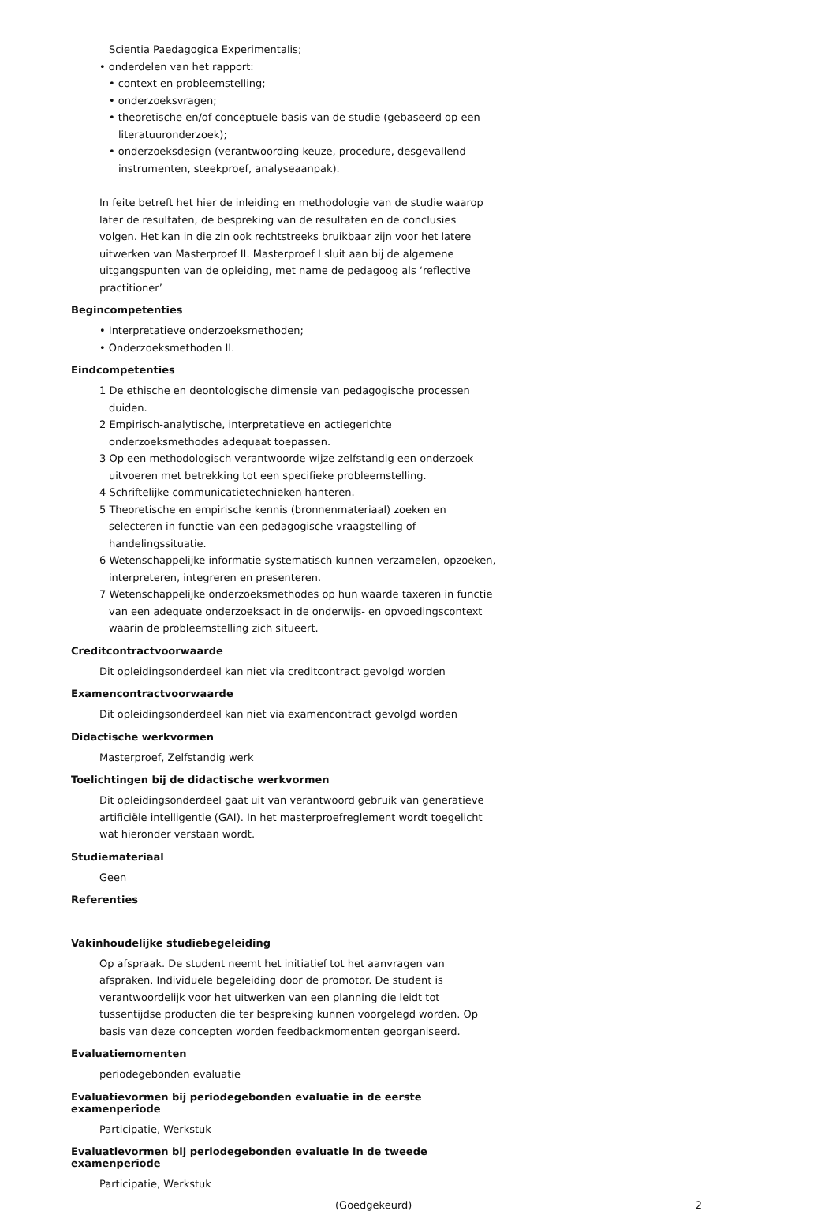Scientia Paedagogica Experimentalis;
• onderdelen van het rapport:
• context en probleemstelling;
• onderzoeksvragen;
• theoretische en/of conceptuele basis van de studie (gebaseerd op een literatuuronderzoek);
• onderzoeksdesign (verantwoording keuze, procedure, desgevallend instrumenten, steekproef, analyseaanpak).
In feite betreft het hier de inleiding en methodologie van de studie waarop later de resultaten, de bespreking van de resultaten en de conclusies volgen. Het kan in die zin ook rechtstreeks bruikbaar zijn voor het latere uitwerken van Masterproef II. Masterproef I sluit aan bij de algemene uitgangspunten van de opleiding, met name de pedagoog als ‘reflective practitioner’
Begincompetenties
• Interpretatieve onderzoeksmethoden;
• Onderzoeksmethoden II.
Eindcompetenties
1 De ethische en deontologische dimensie van pedagogische processen duiden.
2 Empirisch-analytische, interpretatieve en actiegerichte onderzoeksmethodes adequaat toepassen.
3 Op een methodologisch verantwoorde wijze zelfstandig een onderzoek uitvoeren met betrekking tot een specifieke probleemstelling.
4 Schriftelijke communicatietechnieken hanteren.
5 Theoretische en empirische kennis (bronnenmateriaal) zoeken en selecteren in functie van een pedagogische vraagstelling of handelingssituatie.
6 Wetenschappelijke informatie systematisch kunnen verzamelen, opzoeken, interpreteren, integreren en presenteren.
7 Wetenschappelijke onderzoeksmethodes op hun waarde taxeren in functie van een adequate onderzoeksact in de onderwijs- en opvoedingscontext waarin de probleemstelling zich situeert.
Creditcontractvoorwaarde
Dit opleidingsonderdeel kan niet via creditcontract gevolgd worden
Examencontractvoorwaarde
Dit opleidingsonderdeel kan niet via examencontract gevolgd worden
Didactische werkvormen
Masterproef, Zelfstandig werk
Toelichtingen bij de didactische werkvormen
Dit opleidingsonderdeel gaat uit van verantwoord gebruik van generatieve artificiële intelligentie (GAI). In het masterproefreglement wordt toegelicht wat hieronder verstaan wordt.
Studiemateriaal
Geen
Referenties
Vakinhoudelijke studiebegeleiding
Op afspraak. De student neemt het initiatief tot het aanvragen van afspraken. Individuele begeleiding door de promotor. De student is verantwoordelijk voor het uitwerken van een planning die leidt tot tussentijdse producten die ter bespreking kunnen voorgelegd worden. Op basis van deze concepten worden feedbackmomenten georganiseerd.
Evaluatiemomenten
periodegebonden evaluatie
Evaluatievormen bij periodegebonden evaluatie in de eerste examenperiode
Participatie, Werkstuk
Evaluatievormen bij periodegebonden evaluatie in de tweede examenperiode
Participatie, Werkstuk
(Goedgekeurd) 2